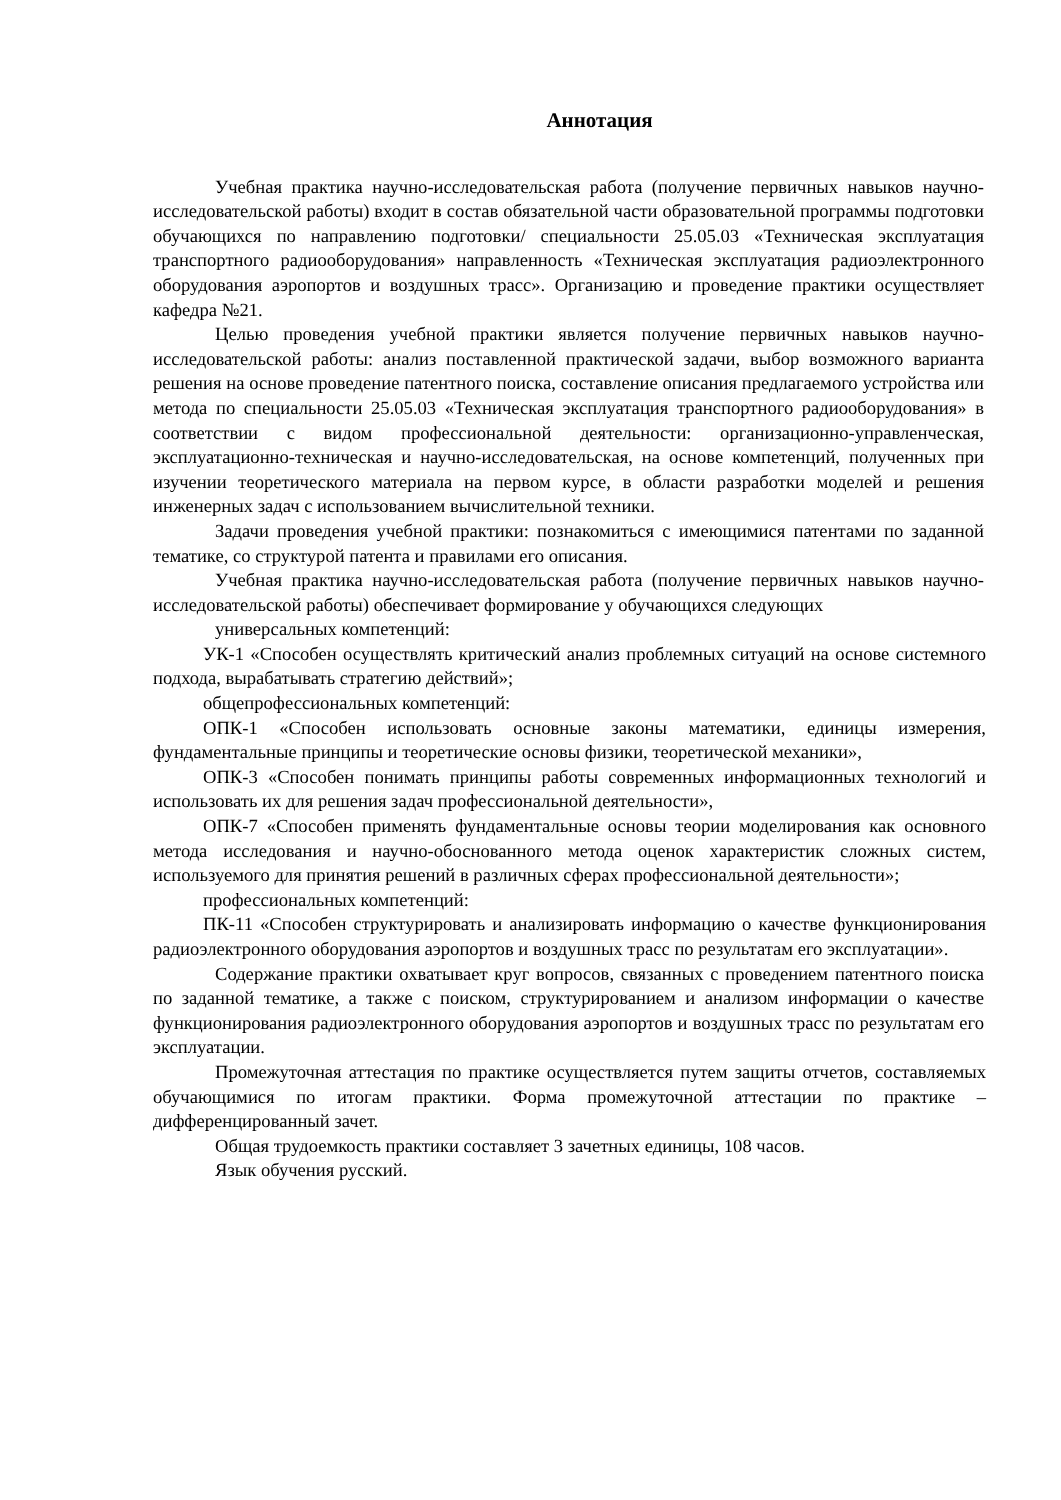Аннотация
Учебная практика научно-исследовательская работа (получение первичных навыков научно-исследовательской работы) входит в состав обязательной части образовательной программы подготовки обучающихся по направлению подготовки/ специальности 25.05.03 «Техническая эксплуатация транспортного радиооборудования» направленность «Техническая эксплуатация радиоэлектронного оборудования аэропортов и воздушных трасс». Организацию и проведение практики осуществляет кафедра №21.
Целью проведения учебной практики является получение первичных навыков научно-исследовательской работы: анализ поставленной практической задачи, выбор возможного варианта решения на основе проведение патентного поиска, составление описания предлагаемого устройства или метода по специальности 25.05.03 «Техническая эксплуатация транспортного радиооборудования» в соответствии с видом профессиональной деятельности: организационно-управленческая, эксплуатационно-техническая и научно-исследовательская, на основе компетенций, полученных при изучении теоретического материала на первом курсе, в области разработки моделей и решения инженерных задач с использованием вычислительной техники.
Задачи проведения учебной практики: познакомиться с имеющимися патентами по заданной тематике, со структурой патента и правилами его описания.
Учебная практика научно-исследовательская работа (получение первичных навыков научно-исследовательской работы) обеспечивает формирование у обучающихся следующих
универсальных компетенций:
УК-1 «Способен осуществлять критический анализ проблемных ситуаций на основе системного подхода, вырабатывать стратегию действий»;
общепрофессиональных компетенций:
ОПК-1 «Способен использовать основные законы математики, единицы измерения, фундаментальные принципы и теоретические основы физики, теоретической механики»,
ОПК-3 «Способен понимать принципы работы современных информационных технологий и использовать их для решения задач профессиональной деятельности»,
ОПК-7 «Способен применять фундаментальные основы теории моделирования как основного метода исследования и научно-обоснованного метода оценок характеристик сложных систем, используемого для принятия решений в различных сферах профессиональной деятельности»;
профессиональных компетенций:
ПК-11 «Способен структурировать и анализировать информацию о качестве функционирования радиоэлектронного оборудования аэропортов и воздушных трасс по результатам его эксплуатации».
Содержание практики охватывает круг вопросов, связанных с проведением патентного поиска по заданной тематике, а также с поиском, структурированием и анализом информации о качестве функционирования радиоэлектронного оборудования аэропортов и воздушных трасс по результатам его эксплуатации.
Промежуточная аттестация по практике осуществляется путем защиты отчетов, составляемых обучающимися по итогам практики. Форма промежуточной аттестации по практике – дифференцированный зачет.
Общая трудоемкость практики составляет 3 зачетных единицы, 108 часов.
Язык обучения русский.